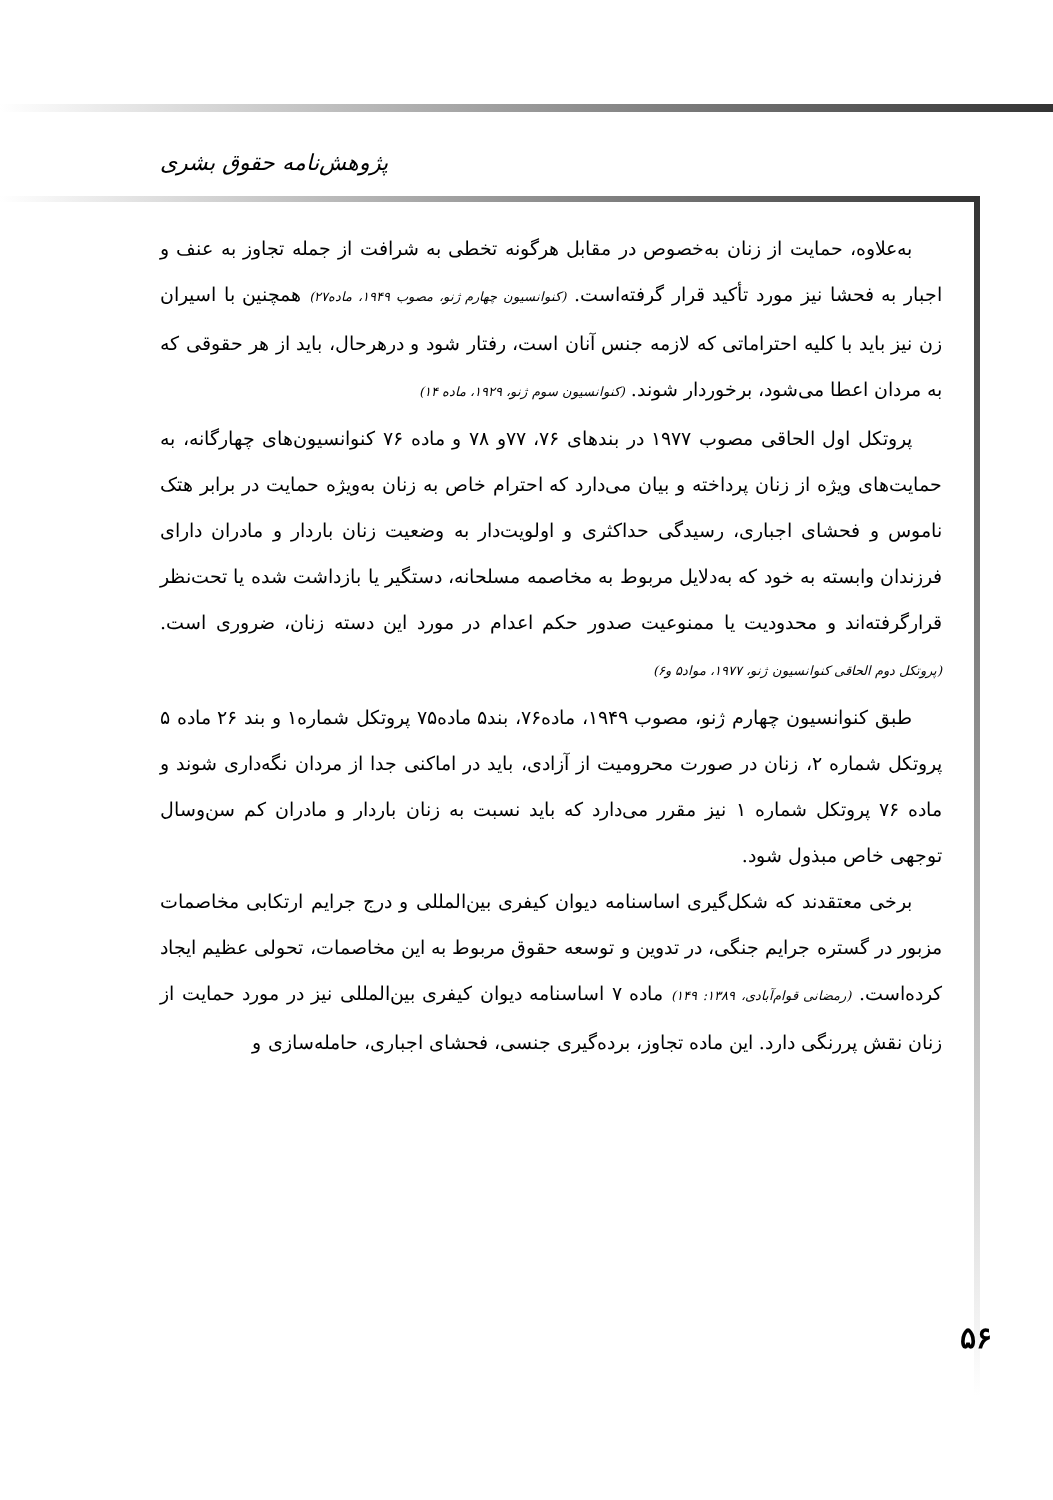پژوهش‌نامه حقوق بشری
به‌علاوه، حمایت از زنان به‌خصوص در مقابل هرگونه تخطی به شرافت از جمله تجاوز به عنف و اجبار به فحشا نیز مورد تأکید قرار گرفته‌است. (کنوانسیون چهارم ژنو، مصوب ۱۹۴۹، ماده۲۷) همچنین با اسیران زن نیز باید با کلیه احتراماتی که لازمه جنس آنان است، رفتار شود و درهرحال، باید از هر حقوقی که به مردان اعطا می‌شود، برخوردار شوند. (کنوانسیون سوم ژنو، ۱۹۲۹، ماده ۱۴)
پروتکل اول الحاقی مصوب ۱۹۷۷ در بندهای ۷۶، ۷۷و ۷۸ و ماده ۷۶ کنوانسیون‌های چهارگانه، به حمایت‌های ویژه از زنان پرداخته و بیان می‌دارد که احترام خاص به زنان به‌ویژه حمایت در برابر هتک ناموس و فحشای اجباری، رسیدگی حداکثری و اولویت‌دار به وضعیت زنان باردار و مادران دارای فرزندان وابسته به خود که به‌دلایل مربوط به مخاصمه مسلحانه، دستگیر یا بازداشت شده یا تحت‌نظر قرارگرفته‌اند و محدودیت یا ممنوعیت صدور حکم اعدام در مورد این دسته زنان، ضروری است. (پروتکل دوم الحاقی کنوانسیون ژنو، ۱۹۷۷، مواد۵ و۶)
طبق کنوانسیون چهارم ژنو، مصوب ۱۹۴۹، ماده۷۶، بند۵ ماده۷۵ پروتکل شماره۱ و بند ۲۶ ماده ۵ پروتکل شماره ۲، زنان در صورت محرومیت از آزادی، باید در اماکنی جدا از مردان نگه‌داری شوند و ماده ۷۶ پروتکل شماره ۱ نیز مقرر می‌دارد که باید نسبت به زنان باردار و مادران کم سن‌وسال توجهی خاص مبذول شود.
برخی معتقدند که شکل‌گیری اساسنامه دیوان کیفری بین‌المللی و درج جرایم ارتکابی مخاصمات مزبور در گستره جرایم جنگی، در تدوین و توسعه حقوق مربوط به این مخاصمات، تحولی عظیم ایجاد کرده‌است. (رمضانی قوام‌آبادی، ۱۳۸۹: ۱۴۹) ماده ۷ اساسنامه دیوان کیفری بین‌المللی نیز در مورد حمایت از زنان نقش پررنگی دارد. این ماده تجاوز، برده‌گیری جنسی، فحشای اجباری، حامله‌سازی و
۵۶